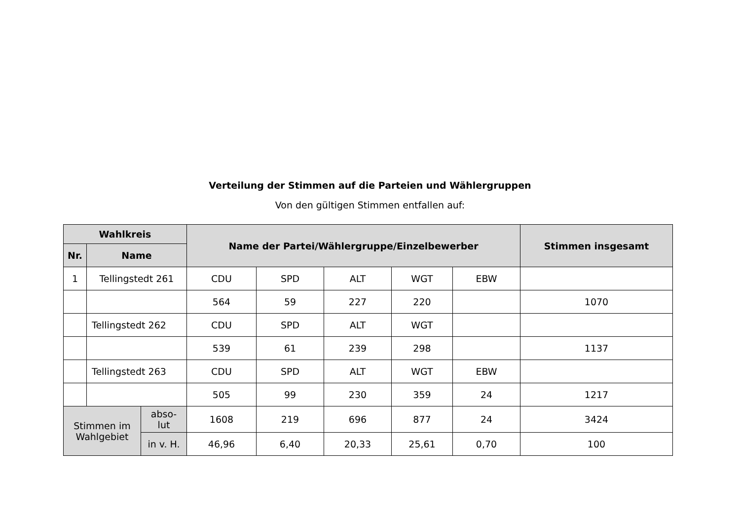Verteilung der Stimmen auf die Parteien und Wählergruppen
Von den gültigen Stimmen entfallen auf:
| Wahlkreis | | | Name der Partei/Wählergruppe/Einzelbewerber | | | | | Stimmen insgesamt |
| --- | --- | --- | --- | --- | --- | --- | --- | --- |
| Nr. | Name | | | | | | | |
| 1 | Tellingstedt 261 | | CDU | SPD | ALT | WGT | EBW | |
| | | | 564 | 59 | 227 | 220 | | 1070 |
| | Tellingstedt 262 | | CDU | SPD | ALT | WGT | | |
| | | | 539 | 61 | 239 | 298 | | 1137 |
| | Tellingstedt 263 | | CDU | SPD | ALT | WGT | EBW | |
| | | | 505 | 99 | 230 | 359 | 24 | 1217 |
| Stimmen im Wahlgebiet | | abso- lut | 1608 | 219 | 696 | 877 | 24 | 3424 |
| | | in v. H. | 46,96 | 6,40 | 20,33 | 25,61 | 0,70 | 100 |